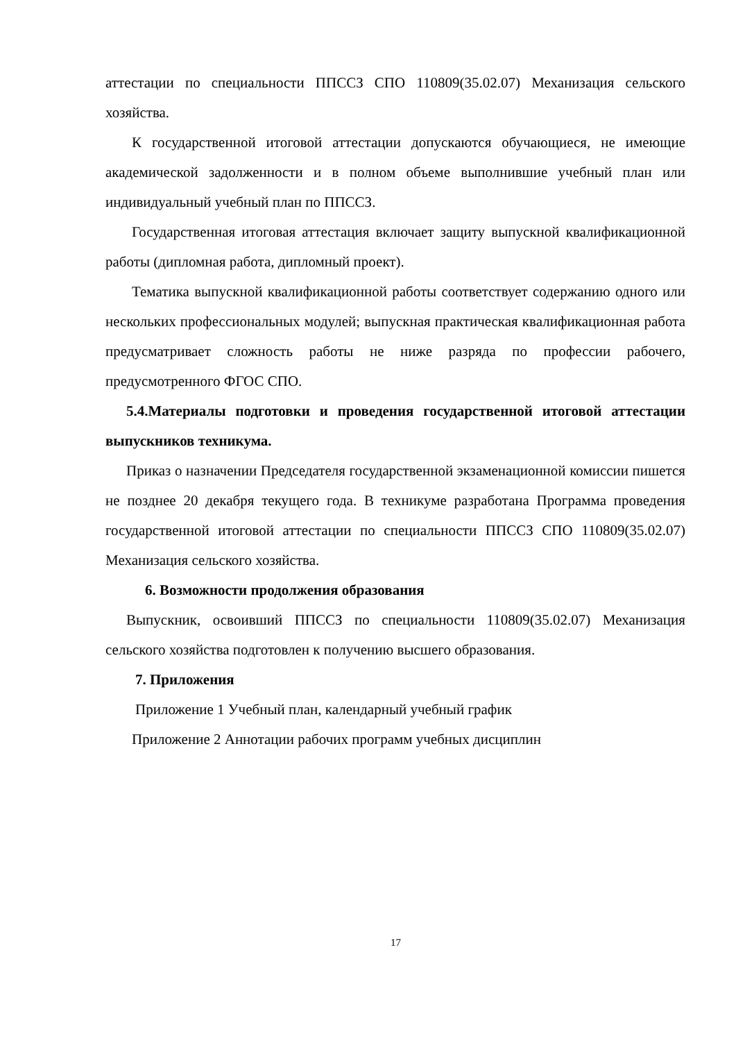аттестации по специальности ППССЗ СПО 110809(35.02.07) Механизация сельского хозяйства.
К государственной итоговой аттестации допускаются обучающиеся, не имеющие академической задолженности и в полном объеме выполнившие учебный план или индивидуальный учебный план по ППССЗ.
Государственная итоговая аттестация включает защиту выпускной квалификационной работы (дипломная работа, дипломный проект).
Тематика выпускной квалификационной работы соответствует содержанию одного или нескольких профессиональных модулей; выпускная практическая квалификационная работа предусматривает сложность работы не ниже разряда по профессии рабочего, предусмотренного ФГОС СПО.
5.4.Материалы подготовки и проведения государственной итоговой аттестации выпускников техникума.
Приказ о назначении Председателя государственной экзаменационной комиссии пишется не позднее 20 декабря текущего года. В техникуме разработана Программа проведения государственной итоговой аттестации по специальности ППССЗ СПО 110809(35.02.07) Механизация сельского хозяйства.
6. Возможности продолжения образования
Выпускник, освоивший ППССЗ по специальности 110809(35.02.07) Механизация сельского хозяйства подготовлен к получению высшего образования.
7. Приложения
Приложение 1 Учебный план, календарный учебный график
Приложение 2 Аннотации рабочих программ учебных дисциплин
17